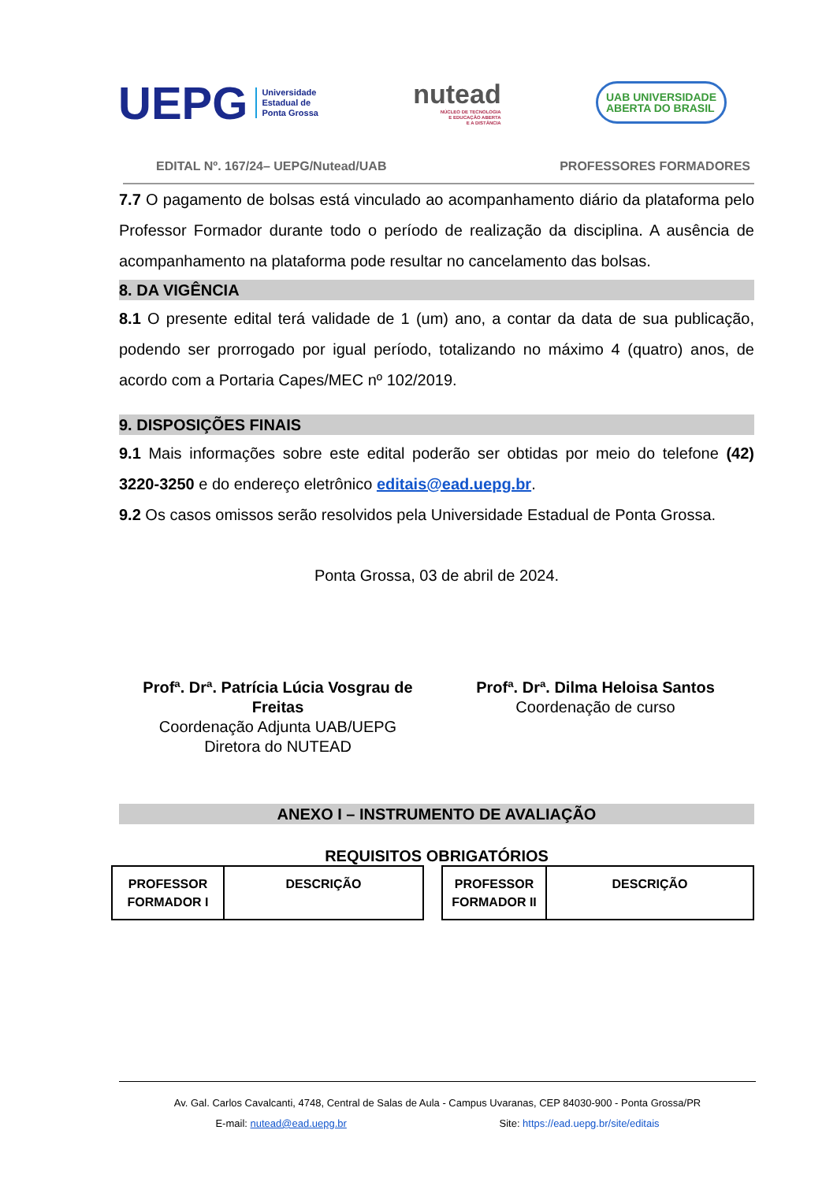UEPG Universidade
Estadual de
Ponta Grossa
nutead
NÚCLEO DE TECNOLOGIA
E EDUCAÇÃO ABERTA
E A DISTÂNCIA
UAB UNIVERSIDADE
ABERTA DO BRASIL
EDITAL Nº. 167/24– UEPG/Nutead/UAB PROFESSORES FORMADORES
7.7 O pagamento de bolsas está vinculado ao acompanhamento diário da plataforma pelo Professor Formador durante todo o período de realização da disciplina. A ausência de acompanhamento na plataforma pode resultar no cancelamento das bolsas.
8. DA VIGÊNCIA
8.1 O presente edital terá validade de 1 (um) ano, a contar da data de sua publicação, podendo ser prorrogado por igual período, totalizando no máximo 4 (quatro) anos, de acordo com a Portaria Capes/MEC nº 102/2019.
9. DISPOSIÇÕES FINAIS
9.1 Mais informações sobre este edital poderão ser obtidas por meio do telefone (42) 3220-3250 e do endereço eletrônico editais@ead.uepg.br.
9.2 Os casos omissos serão resolvidos pela Universidade Estadual de Ponta Grossa.
Ponta Grossa, 03 de abril de 2024.
Profª. Drª. Patrícia Lúcia Vosgrau de Freitas
Coordenação Adjunta UAB/UEPG
Diretora do NUTEAD
Profª. Drª. Dilma Heloisa Santos
Coordenação de curso
ANEXO I – INSTRUMENTO DE AVALIAÇÃO
REQUISITOS OBRIGATÓRIOS
| PROFESSOR FORMADOR I | DESCRIÇÃO |
| --- | --- |
| PROFESSOR FORMADOR II | DESCRIÇÃO |
| --- | --- |
Av. Gal. Carlos Cavalcanti, 4748, Central de Salas de Aula - Campus Uvaranas, CEP 84030-900 - Ponta Grossa/PR
E-mail: nutead@ead.uepg.br Site: https://ead.uepg.br/site/editais